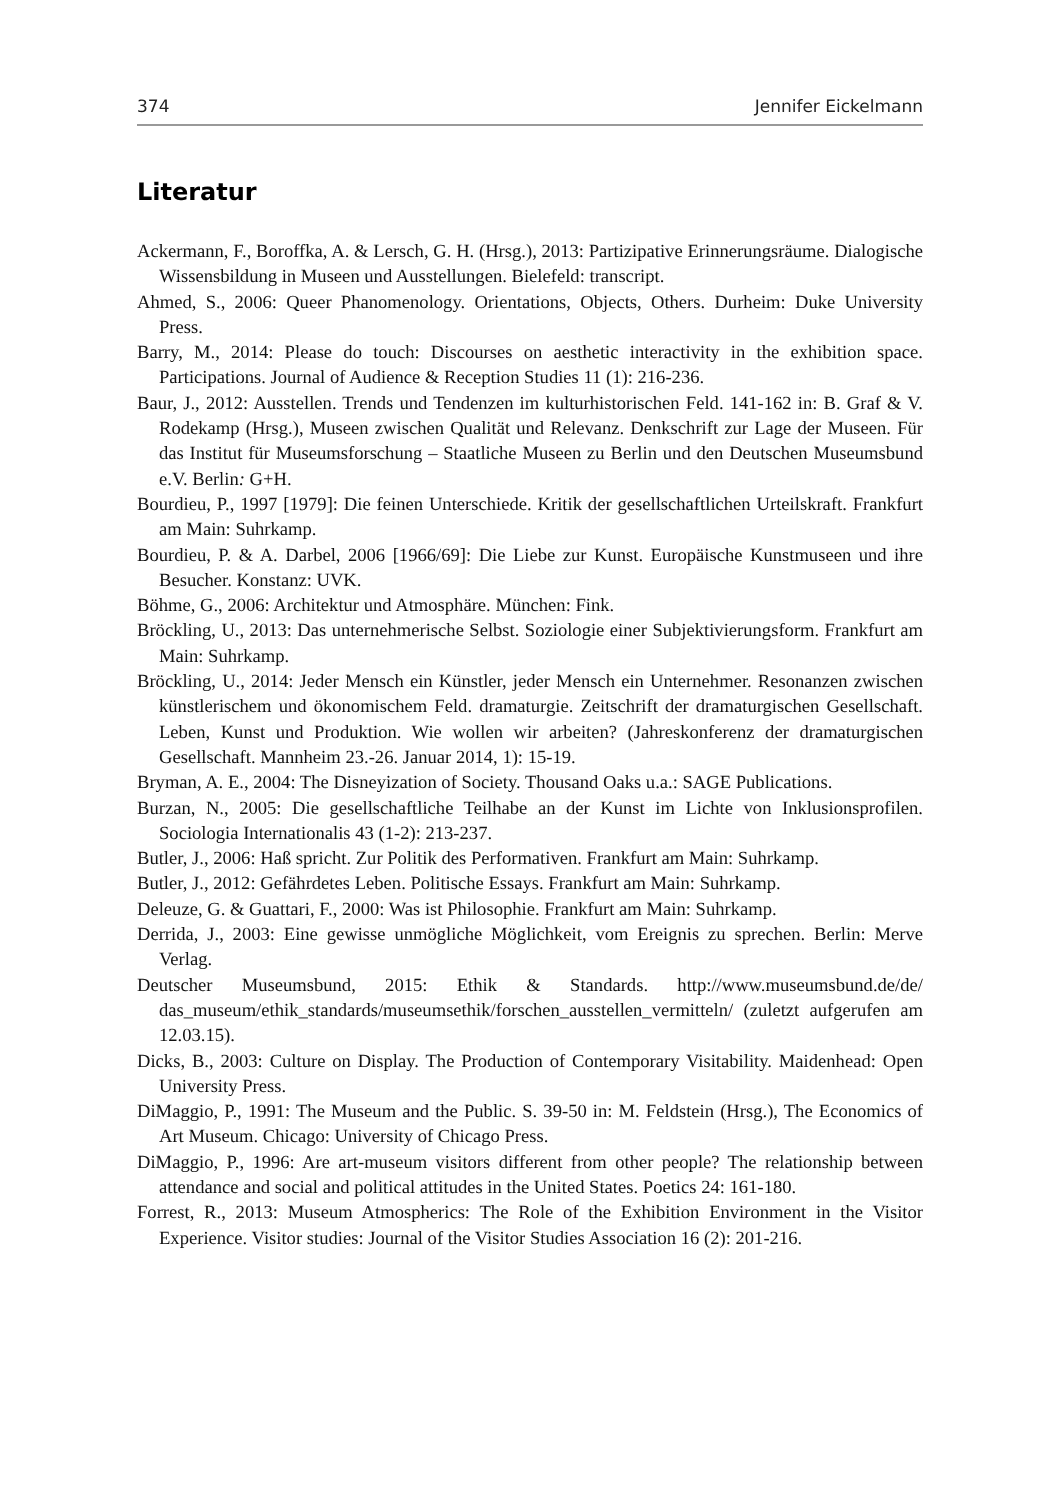374 Jennifer Eickelmann
Literatur
Ackermann, F., Boroffka, A. & Lersch, G. H. (Hrsg.), 2013: Partizipative Erinnerungsräume. Dialogische Wissensbildung in Museen und Ausstellungen. Bielefeld: transcript.
Ahmed, S., 2006: Queer Phanomenology. Orientations, Objects, Others. Durheim: Duke University Press.
Barry, M., 2014: Please do touch: Discourses on aesthetic interactivity in the exhibition space. Participations. Journal of Audience & Reception Studies 11 (1): 216-236.
Baur, J., 2012: Ausstellen. Trends und Tendenzen im kulturhistorischen Feld. 141-162 in: B. Graf & V. Rodekamp (Hrsg.), Museen zwischen Qualität und Relevanz. Denkschrift zur Lage der Museen. Für das Institut für Museumsforschung – Staatliche Museen zu Berlin und den Deutschen Museumsbund e.V. Berlin: G+H.
Bourdieu, P., 1997 [1979]: Die feinen Unterschiede. Kritik der gesellschaftlichen Urteilskraft. Frankfurt am Main: Suhrkamp.
Bourdieu, P. & A. Darbel, 2006 [1966/69]: Die Liebe zur Kunst. Europäische Kunstmuseen und ihre Besucher. Konstanz: UVK.
Böhme, G., 2006: Architektur und Atmosphäre. München: Fink.
Bröckling, U., 2013: Das unternehmerische Selbst. Soziologie einer Subjektivierungsform. Frankfurt am Main: Suhrkamp.
Bröckling, U., 2014: Jeder Mensch ein Künstler, jeder Mensch ein Unternehmer. Resonanzen zwischen künstlerischem und ökonomischem Feld. dramaturgie. Zeitschrift der dramaturgischen Gesellschaft. Leben, Kunst und Produktion. Wie wollen wir arbeiten? (Jahreskonferenz der dramaturgischen Gesellschaft. Mannheim 23.-26. Januar 2014, 1): 15-19.
Bryman, A. E., 2004: The Disneyization of Society. Thousand Oaks u.a.: SAGE Publications.
Burzan, N., 2005: Die gesellschaftliche Teilhabe an der Kunst im Lichte von Inklusionsprofilen. Sociologia Internationalis 43 (1-2): 213-237.
Butler, J., 2006: Haß spricht. Zur Politik des Performativen. Frankfurt am Main: Suhrkamp.
Butler, J., 2012: Gefährdetes Leben. Politische Essays. Frankfurt am Main: Suhrkamp.
Deleuze, G. & Guattari, F., 2000: Was ist Philosophie. Frankfurt am Main: Suhrkamp.
Derrida, J., 2003: Eine gewisse unmögliche Möglichkeit, vom Ereignis zu sprechen. Berlin: Merve Verlag.
Deutscher Museumsbund, 2015: Ethik & Standards. http://www.museumsbund.de/de/ das_museum/ethik_standards/museumsethik/forschen_ausstellen_vermitteln/ (zuletzt aufgerufen am 12.03.15).
Dicks, B., 2003: Culture on Display. The Production of Contemporary Visitability. Maidenhead: Open University Press.
DiMaggio, P., 1991: The Museum and the Public. S. 39-50 in: M. Feldstein (Hrsg.), The Economics of Art Museum. Chicago: University of Chicago Press.
DiMaggio, P., 1996: Are art-museum visitors different from other people? The relationship between attendance and social and political attitudes in the United States. Poetics 24: 161-180.
Forrest, R., 2013: Museum Atmospherics: The Role of the Exhibition Environment in the Visitor Experience. Visitor studies: Journal of the Visitor Studies Association 16 (2): 201-216.